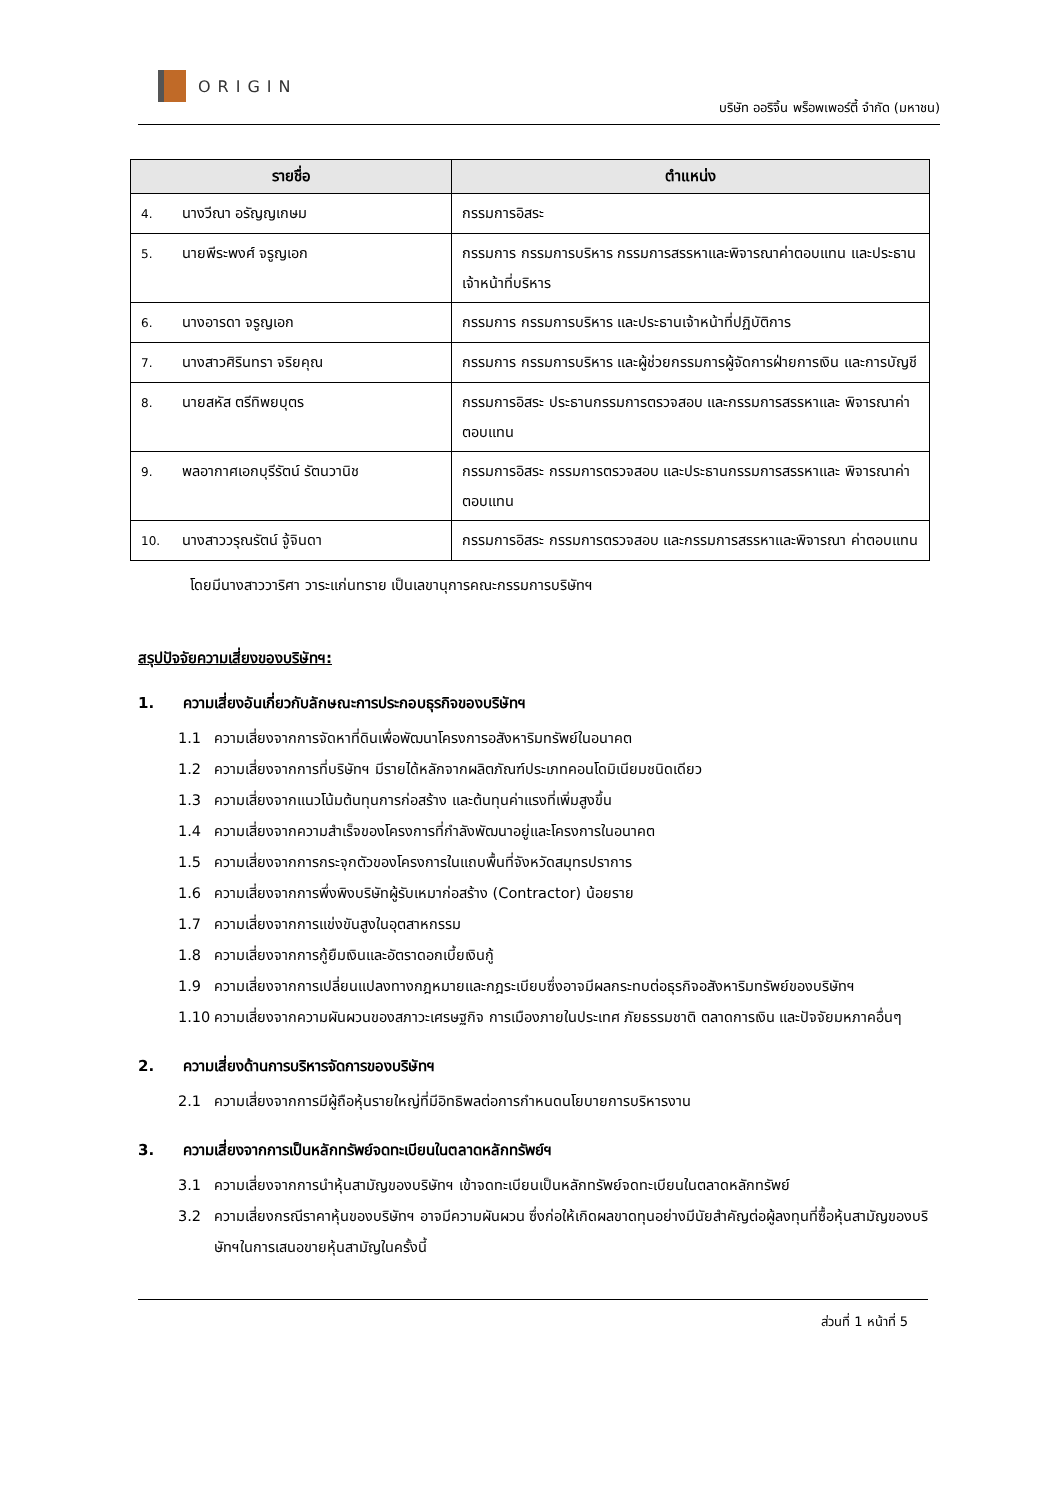ORIGIN
บริษัท ออริจิ้น พร็อพเพอร์ตี้ จำกัด (มหาชน)
| รายชื่อ | ตำแหน่ง |
| --- | --- |
| 4. นางวีณา อรัญญเกษม | กรรมการอิสระ |
| 5. นายพีระพงศ์ จรูญเอก | กรรมการ กรรมการบริหาร กรรมการสรรหาและพิจารณาค่าตอบแทน และประธานเจ้าหน้าที่บริหาร |
| 6. นางอารดา จรูญเอก | กรรมการ กรรมการบริหาร และประธานเจ้าหน้าที่ปฏิบัติการ |
| 7. นางสาวศิรินทรา จริยคุณ | กรรมการ กรรมการบริหาร และผู้ช่วยกรรมการผู้จัดการฝ่ายการเงิน และการบัญชี |
| 8. นายสหัส ตรีทิพยบุตร | กรรมการอิสระ ประธานกรรมการตรวจสอบ และกรรมการสรรหาและ พิจารณาค่าตอบแทน |
| 9. พลอากาศเอกบุรีรัตน์ รัตนวานิช | กรรมการอิสระ กรรมการตรวจสอบ และประธานกรรมการสรรหาและ พิจารณาค่าตอบแทน |
| 10. นางสาววรุณรัตน์ จู้จินดา | กรรมการอิสระ กรรมการตรวจสอบ และกรรมการสรรหาและพิจารณา ค่าตอบแทน |
โดยมีนางสาววาริศา วาระแก่นทราย เป็นเลขานุการคณะกรรมการบริษัทฯ
สรุปปัจจัยความเสี่ยงของบริษัทฯ:
1. ความเสี่ยงอันเกี่ยวกับลักษณะการประกอบธุรกิจของบริษัทฯ
1.1 ความเสี่ยงจากการจัดหาที่ดินเพื่อพัฒนาโครงการอสังหาริมทรัพย์ในอนาคต
1.2 ความเสี่ยงจากการที่บริษัทฯ มีรายได้หลักจากผลิตภัณฑ์ประเภทคอนโดมิเนียมชนิดเดียว
1.3 ความเสี่ยงจากแนวโน้มต้นทุนการก่อสร้าง และต้นทุนค่าแรงที่เพิ่มสูงขึ้น
1.4 ความเสี่ยงจากความสำเร็จของโครงการที่กำลังพัฒนาอยู่และโครงการในอนาคต
1.5 ความเสี่ยงจากการกระจุกตัวของโครงการในแถบพื้นที่จังหวัดสมุทรปราการ
1.6 ความเสี่ยงจากการพึ่งพิงบริษัทผู้รับเหมาก่อสร้าง (Contractor) น้อยราย
1.7 ความเสี่ยงจากการแข่งขันสูงในอุตสาหกรรม
1.8 ความเสี่ยงจากการกู้ยืมเงินและอัตราดอกเบี้ยเงินกู้
1.9 ความเสี่ยงจากการเปลี่ยนแปลงทางกฎหมายและกฎระเบียบซึ่งอาจมีผลกระทบต่อธุรกิจอสังหาริมทรัพย์ของบริษัทฯ
1.10 ความเสี่ยงจากความผันผวนของสภาวะเศรษฐกิจ การเมืองภายในประเทศ ภัยธรรมชาติ ตลาดการเงิน และปัจจัยมหภาคอื่นๆ
2. ความเสี่ยงด้านการบริหารจัดการของบริษัทฯ
2.1 ความเสี่ยงจากการมีผู้ถือหุ้นรายใหญ่ที่มีอิทธิพลต่อการกำหนดนโยบายการบริหารงาน
3. ความเสี่ยงจากการเป็นหลักทรัพย์จดทะเบียนในตลาดหลักทรัพย์ฯ
3.1 ความเสี่ยงจากการนำหุ้นสามัญของบริษัทฯ เข้าจดทะเบียนเป็นหลักทรัพย์จดทะเบียนในตลาดหลักทรัพย์
3.2 ความเสี่ยงกรณีราคาหุ้นของบริษัทฯ อาจมีความผันผวน ซึ่งก่อให้เกิดผลขาดทุนอย่างมีนัยสำคัญต่อผู้ลงทุนที่ซื้อหุ้นสามัญของบริษัทฯในการเสนอขายหุ้นสามัญในครั้งนี้
ส่วนที่ 1 หน้าที่ 5